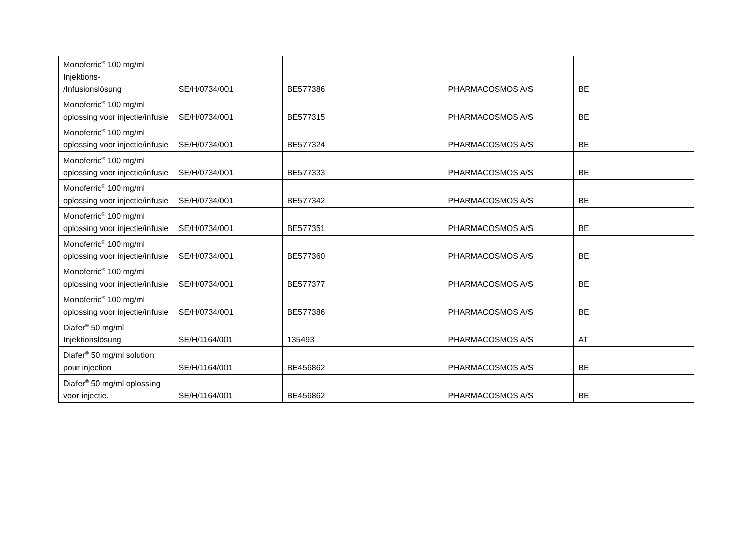| Monoferric<sup>®</sup> 100 mg/ml Injektions- /Infusionslösung | SE/H/0734/001 | BE577386 | PHARMACOSMOS A/S | BE |
| Monoferric<sup>®</sup> 100 mg/ml oplossing voor injectie/infusie | SE/H/0734/001 | BE577315 | PHARMACOSMOS A/S | BE |
| Monoferric<sup>®</sup> 100 mg/ml oplossing voor injectie/infusie | SE/H/0734/001 | BE577324 | PHARMACOSMOS A/S | BE |
| Monoferric<sup>®</sup> 100 mg/ml oplossing voor injectie/infusie | SE/H/0734/001 | BE577333 | PHARMACOSMOS A/S | BE |
| Monoferric<sup>®</sup> 100 mg/ml oplossing voor injectie/infusie | SE/H/0734/001 | BE577342 | PHARMACOSMOS A/S | BE |
| Monoferric<sup>®</sup> 100 mg/ml oplossing voor injectie/infusie | SE/H/0734/001 | BE577351 | PHARMACOSMOS A/S | BE |
| Monoferric<sup>®</sup> 100 mg/ml oplossing voor injectie/infusie | SE/H/0734/001 | BE577360 | PHARMACOSMOS A/S | BE |
| Monoferric<sup>®</sup> 100 mg/ml oplossing voor injectie/infusie | SE/H/0734/001 | BE577377 | PHARMACOSMOS A/S | BE |
| Monoferric<sup>®</sup> 100 mg/ml oplossing voor injectie/infusie | SE/H/0734/001 | BE577386 | PHARMACOSMOS A/S | BE |
| Diafer<sup>®</sup> 50 mg/ml Injektionslösung | SE/H/1164/001 | 135493 | PHARMACOSMOS A/S | AT |
| Diafer<sup>®</sup> 50 mg/ml solution pour injection | SE/H/1164/001 | BE456862 | PHARMACOSMOS A/S | BE |
| Diafer<sup>®</sup> 50 mg/ml oplossing voor injectie. | SE/H/1164/001 | BE456862 | PHARMACOSMOS A/S | BE |